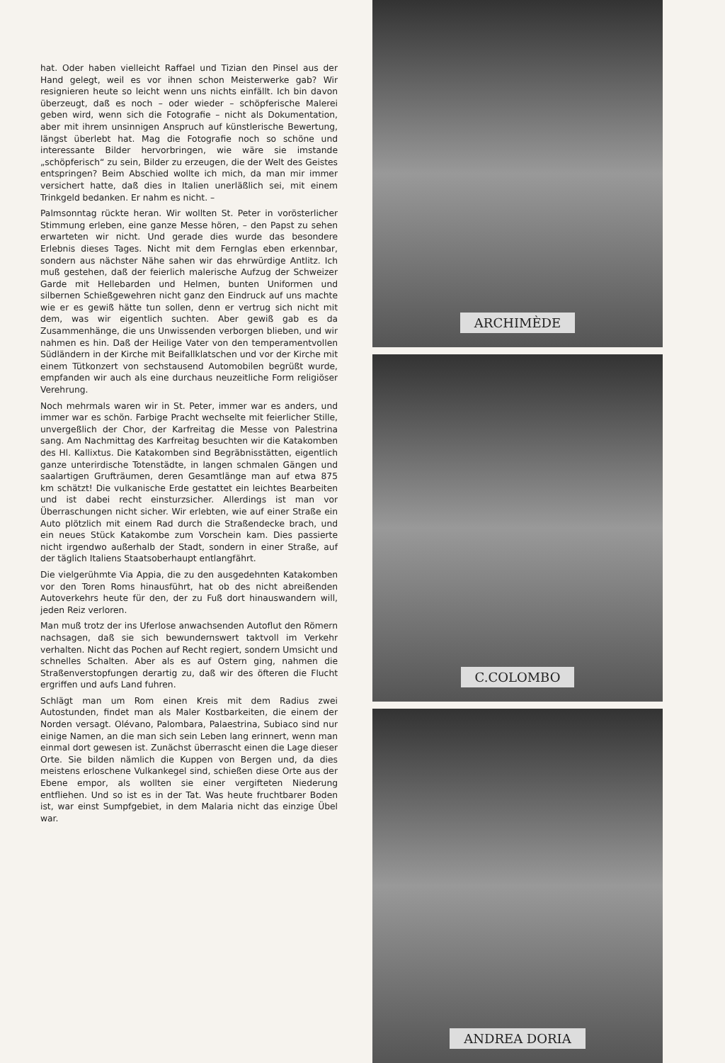hat. Oder haben vielleicht Raffael und Tizian den Pinsel aus der Hand gelegt, weil es vor ihnen schon Meisterwerke gab? Wir resignieren heute so leicht wenn uns nichts einfällt. Ich bin davon überzeugt, daß es noch – oder wieder – schöpferische Malerei geben wird, wenn sich die Fotografie – nicht als Dokumentation, aber mit ihrem unsinnigen Anspruch auf künstlerische Bewertung, längst überlebt hat. Mag die Fotografie noch so schöne und interessante Bilder hervorbringen, wie wäre sie imstande „schöpferisch“ zu sein, Bilder zu erzeugen, die der Welt des Geistes entspringen? Beim Abschied wollte ich mich, da man mir immer versichert hatte, daß dies in Italien unerläßlich sei, mit einem Trinkgeld bedanken. Er nahm es nicht. –
Palmsonntag rückte heran. Wir wollten St. Peter in vorösterlicher Stimmung erleben, eine ganze Messe hören, – den Papst zu sehen erwarteten wir nicht. Und gerade dies wurde das besondere Erlebnis dieses Tages. Nicht mit dem Fernglas eben erkennbar, sondern aus nächster Nähe sahen wir das ehrwürdige Antlitz. Ich muß gestehen, daß der feierlich malerische Aufzug der Schweizer Garde mit Hellebarden und Helmen, bunten Uniformen und silbernen Schießgewehren nicht ganz den Eindruck auf uns machte wie er es gewiß hätte tun sollen, denn er vertrug sich nicht mit dem, was wir eigentlich suchten. Aber gewiß gab es da Zusammenhänge, die uns Unwissenden verborgen blieben, und wir nahmen es hin. Daß der Heilige Vater von den temperamentvollen Südländern in der Kirche mit Beifallklatschen und vor der Kirche mit einem Tütkonzert von sechstausend Automobilen begrüßt wurde, empfanden wir auch als eine durchaus neuzeitliche Form religiöser Verehrung.
Noch mehrmals waren wir in St. Peter, immer war es anders, und immer war es schön. Farbige Pracht wechselte mit feierlicher Stille, unvergeßlich der Chor, der Karfreitag die Messe von Palestrina sang. Am Nachmittag des Karfreitag besuchten wir die Katakomben des Hl. Kallixtus. Die Katakomben sind Begräbnisstätten, eigentlich ganze unterirdische Totenstädte, in langen schmalen Gängen und saalartigen Grufträumen, deren Gesamtlänge man auf etwa 875 km schätzt! Die vulkanische Erde gestattet ein leichtes Bearbeiten und ist dabei recht einsturzsicher. Allerdings ist man vor Überraschungen nicht sicher. Wir erlebten, wie auf einer Straße ein Auto plötzlich mit einem Rad durch die Straßendecke brach, und ein neues Stück Katakombe zum Vorschein kam. Dies passierte nicht irgendwo außerhalb der Stadt, sondern in einer Straße, auf der täglich Italiens Staatsoberhaupt entlangfährt.
Die vielgerühmte Via Appia, die zu den ausgedehnten Katakomben vor den Toren Roms hinausführt, hat ob des nicht abreißenden Autoverkehrs heute für den, der zu Fuß dort hinauswandern will, jeden Reiz verloren.
Man muß trotz der ins Uferlose anwachsenden Autoflut den Römern nachsagen, daß sie sich bewundernswert taktvoll im Verkehr verhalten. Nicht das Pochen auf Recht regiert, sondern Umsicht und schnelles Schalten. Aber als es auf Ostern ging, nahmen die Straßenverstopfungen derartig zu, daß wir des öfteren die Flucht ergriffen und aufs Land fuhren.
Schlägt man um Rom einen Kreis mit dem Radius zwei Autostunden, findet man als Maler Kostbarkeiten, die einem der Norden versagt. Olévano, Palombara, Palaestrina, Subiaco sind nur einige Namen, an die man sich sein Leben lang erinnert, wenn man einmal dort gewesen ist. Zunächst überrascht einen die Lage dieser Orte. Sie bilden nämlich die Kuppen von Bergen und, da dies meistens erloschene Vulkankegel sind, schießen diese Orte aus der Ebene empor, als wollten sie einer vergifteten Niederung entfliehen. Und so ist es in der Tat. Was heute fruchtbarer Boden ist, war einst Sumpfgebiet, in dem Malaria nicht das einzige Übel war.
ARCHIMÈDE
C.COLOMBO
ANDREA DORIA